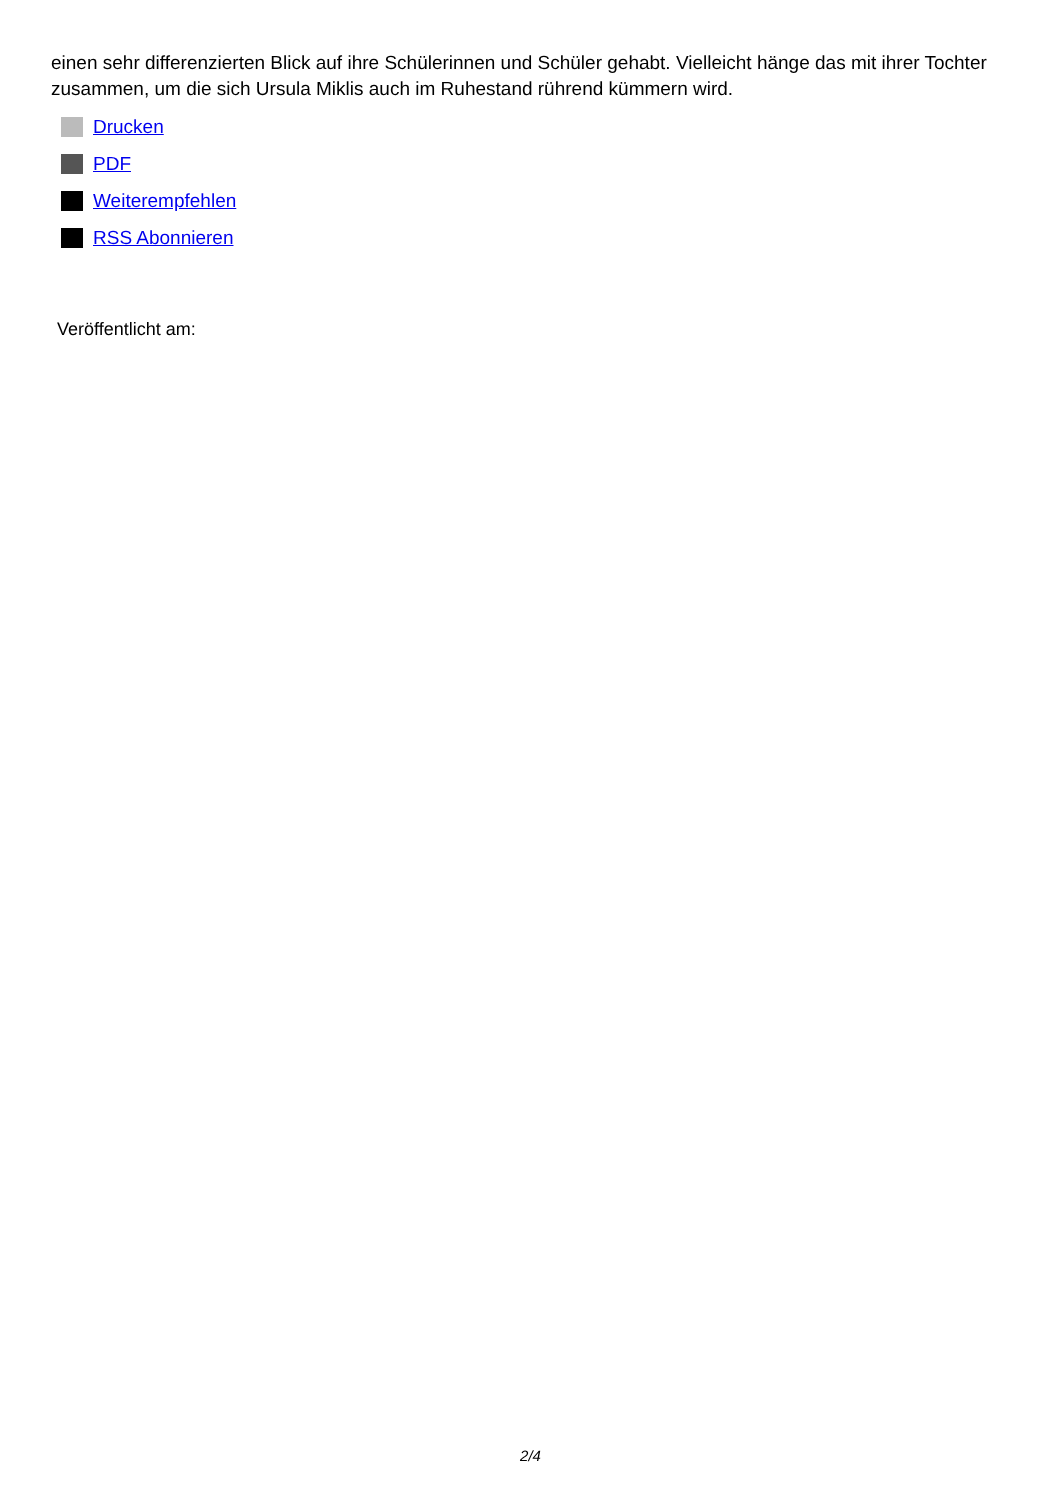einen sehr differenzierten Blick auf ihre Schülerinnen und Schüler gehabt. Vielleicht hänge das mit ihrer Tochter zusammen, um die sich Ursula Miklis auch im Ruhestand rührend kümmern wird.
Drucken
PDF
Weiterempfehlen
RSS Abonnieren
Veröffentlicht am:
2/4